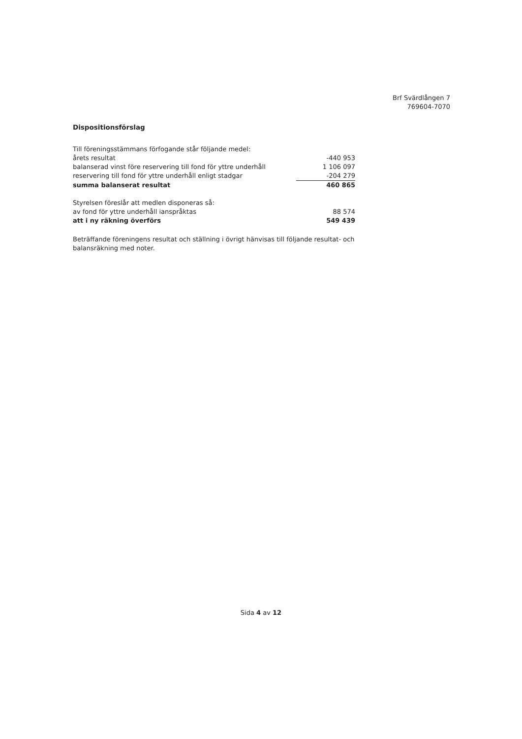Brf Svärdlången 7
769604-7070
Dispositionsförslag
| Till föreningsstämmans förfogande står följande medel: | |
| årets resultat | -440 953 |
| balanserad vinst före reservering till fond för yttre underhåll | 1 106 097 |
| reservering till fond för yttre underhåll enligt stadgar | -204 279 |
| summa balanserat resultat | 460 865 |
| Styrelsen föreslår att medlen disponeras så: | |
| av fond för yttre underhåll ianspråktas | 88 574 |
| att i ny räkning överförs | 549 439 |
Beträffande föreningens resultat och ställning i övrigt hänvisas till följande resultat- och balansräkning med noter.
Sida 4 av 12